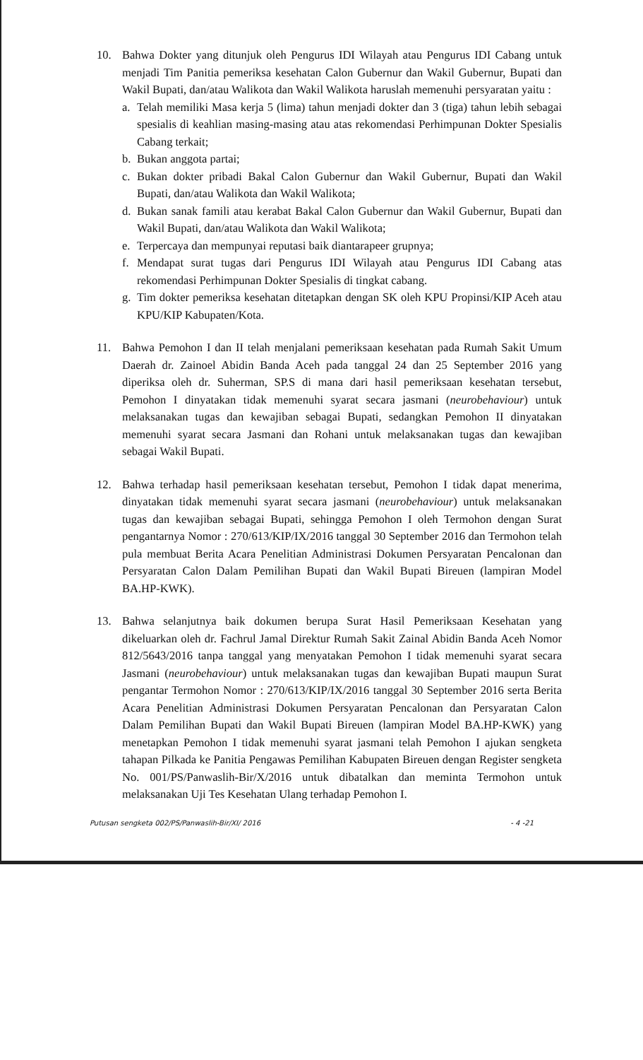10. Bahwa Dokter yang ditunjuk oleh Pengurus IDI Wilayah atau Pengurus IDI Cabang untuk menjadi Tim Panitia pemeriksa kesehatan Calon Gubernur dan Wakil Gubernur, Bupati dan Wakil Bupati, dan/atau Walikota dan Wakil Walikota haruslah memenuhi persyaratan yaitu :
a. Telah memiliki Masa kerja 5 (lima) tahun menjadi dokter dan 3 (tiga) tahun lebih sebagai spesialis di keahlian masing-masing atau atas rekomendasi Perhimpunan Dokter Spesialis Cabang terkait;
b. Bukan anggota partai;
c. Bukan dokter pribadi Bakal Calon Gubernur dan Wakil Gubernur, Bupati dan Wakil Bupati, dan/atau Walikota dan Wakil Walikota;
d. Bukan sanak famili atau kerabat Bakal Calon Gubernur dan Wakil Gubernur, Bupati dan Wakil Bupati, dan/atau Walikota dan Wakil Walikota;
e. Terpercaya dan mempunyai reputasi baik diantarapeer grupnya;
f. Mendapat surat tugas dari Pengurus IDI Wilayah atau Pengurus IDI Cabang atas rekomendasi Perhimpunan Dokter Spesialis di tingkat cabang.
g. Tim dokter pemeriksa kesehatan ditetapkan dengan SK oleh KPU Propinsi/KIP Aceh atau KPU/KIP Kabupaten/Kota.
11. Bahwa Pemohon I dan II telah menjalani pemeriksaan kesehatan pada Rumah Sakit Umum Daerah dr. Zainoel Abidin Banda Aceh pada tanggal 24 dan 25 September 2016 yang diperiksa oleh dr. Suherman, SP.S di mana dari hasil pemeriksaan kesehatan tersebut, Pemohon I dinyatakan tidak memenuhi syarat secara jasmani (neurobehaviour) untuk melaksanakan tugas dan kewajiban sebagai Bupati, sedangkan Pemohon II dinyatakan memenuhi syarat secara Jasmani dan Rohani untuk melaksanakan tugas dan kewajiban sebagai Wakil Bupati.
12. Bahwa terhadap hasil pemeriksaan kesehatan tersebut, Pemohon I tidak dapat menerima, dinyatakan tidak memenuhi syarat secara jasmani (neurobehaviour) untuk melaksanakan tugas dan kewajiban sebagai Bupati, sehingga Pemohon I oleh Termohon dengan Surat pengantarnya Nomor : 270/613/KIP/IX/2016 tanggal 30 September 2016 dan Termohon telah pula membuat Berita Acara Penelitian Administrasi Dokumen Persyaratan Pencalonan dan Persyaratan Calon Dalam Pemilihan Bupati dan Wakil Bupati Bireuen (lampiran Model BA.HP-KWK).
13. Bahwa selanjutnya baik dokumen berupa Surat Hasil Pemeriksaan Kesehatan yang dikeluarkan oleh dr. Fachrul Jamal Direktur Rumah Sakit Zainal Abidin Banda Aceh Nomor 812/5643/2016 tanpa tanggal yang menyatakan Pemohon I tidak memenuhi syarat secara Jasmani (neurobehaviour) untuk melaksanakan tugas dan kewajiban Bupati maupun Surat pengantar Termohon Nomor : 270/613/KIP/IX/2016 tanggal 30 September 2016 serta Berita Acara Penelitian Administrasi Dokumen Persyaratan Pencalonan dan Persyaratan Calon Dalam Pemilihan Bupati dan Wakil Bupati Bireuen (lampiran Model BA.HP-KWK) yang menetapkan Pemohon I tidak memenuhi syarat jasmani telah Pemohon I ajukan sengketa tahapan Pilkada ke Panitia Pengawas Pemilihan Kabupaten Bireuen dengan Register sengketa No. 001/PS/Panwaslih-Bir/X/2016 untuk dibatalkan dan meminta Termohon untuk melaksanakan Uji Tes Kesehatan Ulang terhadap Pemohon I.
Putusan sengketa 002/PS/Panwaslih-Bir/XI/ 2016 - 4 -21